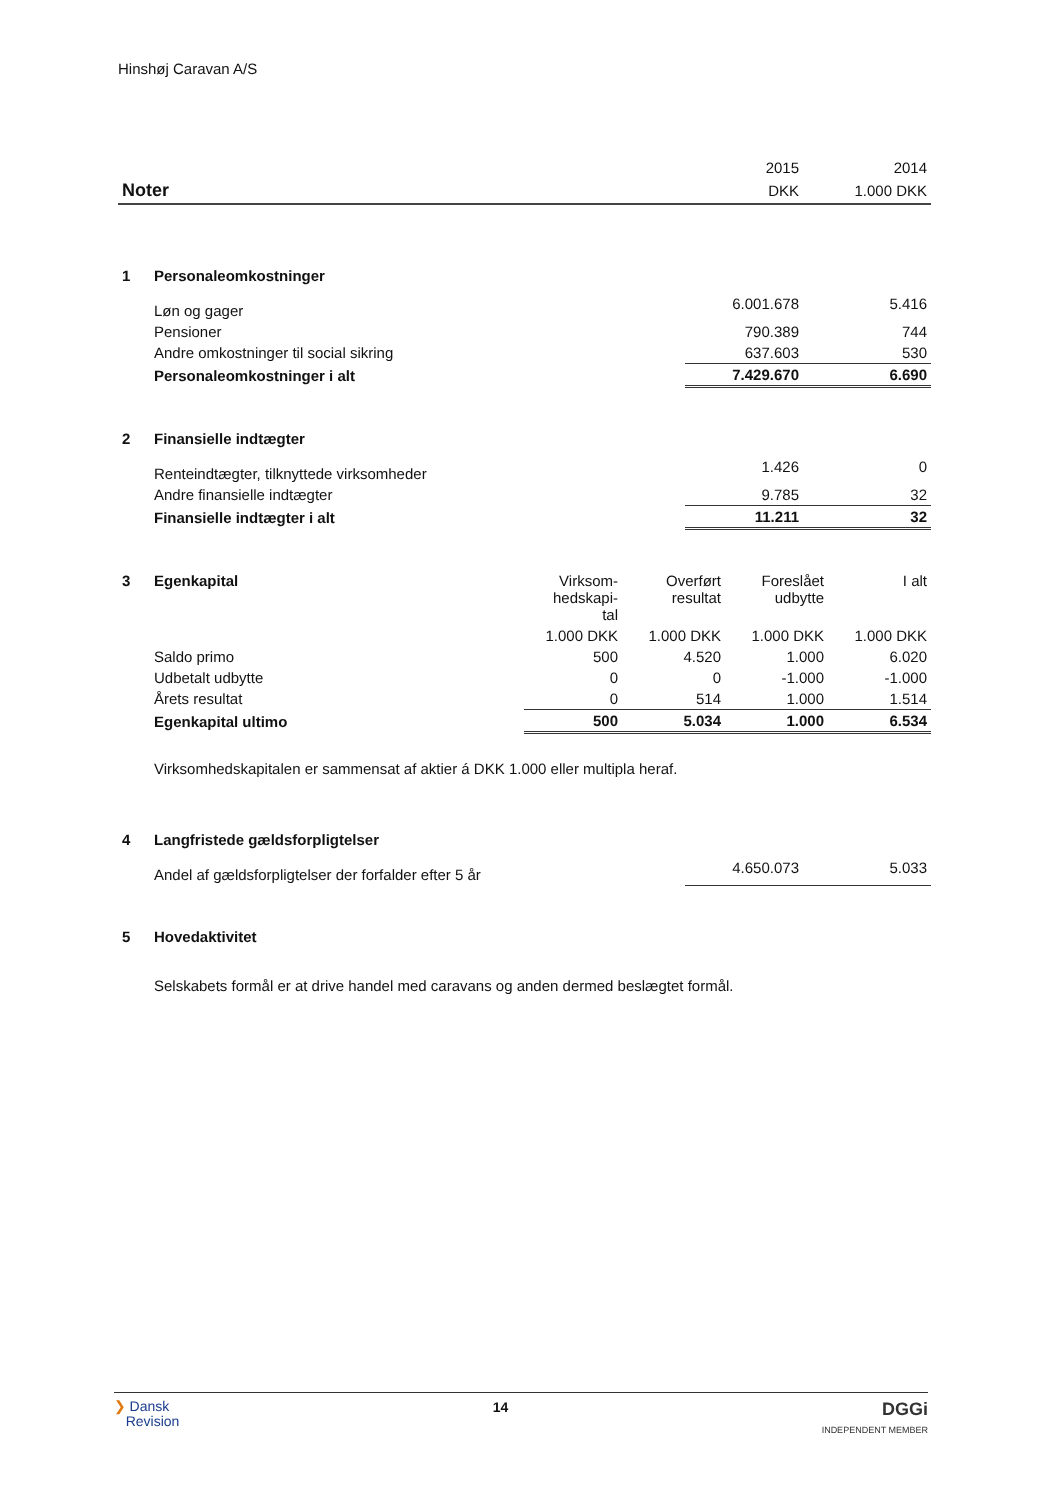Hinshøj Caravan A/S
| | 2015 | 2014 |
| Noter | DKK | 1.000 DKK |
| 1 | Personaleomkostninger | | |
| | Løn og gager | 6.001.678 | 5.416 |
| | Pensioner | 790.389 | 744 |
| | Andre omkostninger til social sikring | 637.603 | 530 |
| | Personaleomkostninger i alt | 7.429.670 | 6.690 |
| 2 | Finansielle indtægter | | |
| | Renteindtægter, tilknyttede virksomheder | 1.426 | 0 |
| | Andre finansielle indtægter | 9.785 | 32 |
| | Finansielle indtægter i alt | 11.211 | 32 |
| 3 | Egenkapital | Virksom- hedskapi- tal | Overført resultat | Foreslået udbytte | I alt |
| | | 1.000 DKK | 1.000 DKK | 1.000 DKK | 1.000 DKK |
| | Saldo primo | 500 | 4.520 | 1.000 | 6.020 |
| | Udbetalt udbytte | 0 | 0 | -1.000 | -1.000 |
| | Årets resultat | 0 | 514 | 1.000 | 1.514 |
| | Egenkapital ultimo | 500 | 5.034 | 1.000 | 6.534 |
| | Virksomhedskapitalen er sammensat af aktier á DKK 1.000 eller multipla heraf. | | | | |
| 4 | Langfristede gældsforpligtelser | | |
| | Andel af gældsforpligtelser der forfalder efter 5 år | 4.650.073 | 5.033 |
| 5 | Hovedaktivitet |
| | Selskabets formål er at drive handel med caravans og anden dermed beslægtet formål. |
❯ Dansk
Revision
14
DGGi
INDEPENDENT MEMBER